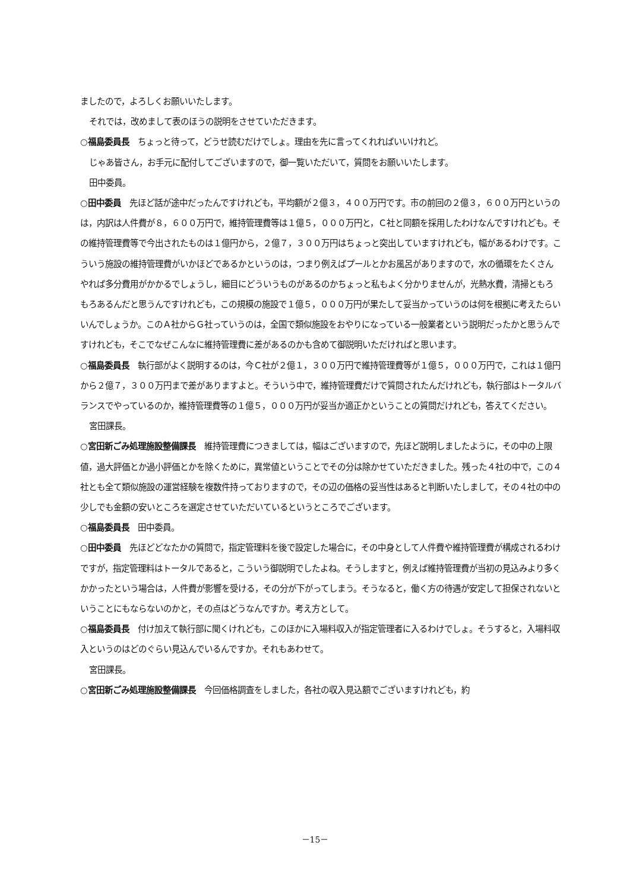ましたので，よろしくお願いいたします。
それでは，改めまして表のほうの説明をさせていただきます。
○福島委員長　ちょっと待って，どうせ読むだけでしょ。理由を先に言ってくれればいいけれど。
じゃあ皆さん，お手元に配付してございますので，御一覧いただいて，質問をお願いいたします。
田中委員。
○田中委員　先ほど話が途中だったんですけれども，平均額が２億３，４００万円です。市の前回の２億３，６００万円というのは，内訳は人件費が８，６００万円で，維持管理費等は１億５，０００万円と，Ｃ社と同額を採用したわけなんですけれども。その維持管理費等で今出されたものは１億円から，２億７，３００万円はちょっと突出していますけれども，幅があるわけです。こういう施設の維持管理費がいかほどであるかというのは，つまり例えばプールとかお風呂がありますので，水の循環をたくさんやれば多分費用がかかるでしょうし，細目にどういうものがあるのかちょっと私もよく分かりませんが，光熱水費，清掃ともろもろあるんだと思うんですけれども，この規模の施設で１億５，０００万円が果たして妥当かっていうのは何を根拠に考えたらいいんでしょうか。このＡ社からＧ社っていうのは，全国で類似施設をおやりになっている一般業者という説明だったかと思うんですけれども，そこでなぜこんなに維持管理費に差があるのかも含めて御説明いただければと思います。
○福島委員長　執行部がよく説明するのは，今Ｃ社が２億１，３００万円で維持管理費等が１億５，０００万円で，これは１億円から２億７，３００万円まで差がありますよと。そういう中で，維持管理費だけで質問されたんだけれども，執行部はトータルバランスでやっているのか，維持管理費等の１億５，０００万円が妥当か適正かということの質問だけれども，答えてください。
宮田課長。
○宮田新ごみ処理施設整備課長　維持管理費につきましては，幅はございますので，先ほど説明しましたように，その中の上限値，過大評価とか過小評価とかを除くために，異常値ということでその分は除かせていただきました。残った４社の中で，この４社とも全て類似施設の運営経験を複数件持っておりますので，その辺の価格の妥当性はあると判断いたしまして，その４社の中の少しでも金額の安いところを選定させていただいているというところでございます。
○福島委員長　田中委員。
○田中委員　先ほどどなたかの質問で，指定管理料を後で設定した場合に，その中身として人件費や維持管理費が構成されるわけですが，指定管理料はトータルであると，こういう御説明でしたよね。そうしますと，例えば維持管理費が当初の見込みより多くかかったという場合は，人件費が影響を受ける，その分が下がってしまう。そうなると，働く方の待遇が安定して担保されないということにもならないのかと，その点はどうなんですか。考え方として。
○福島委員長　付け加えて執行部に聞くけれども，このほかに入場料収入が指定管理者に入るわけでしょ。そうすると，入場料収入というのはどのぐらい見込んでいるんですか。それもあわせて。
宮田課長。
○宮田新ごみ処理施設整備課長　今回価格調査をしました，各社の収入見込額でございますけれども，約
－15－